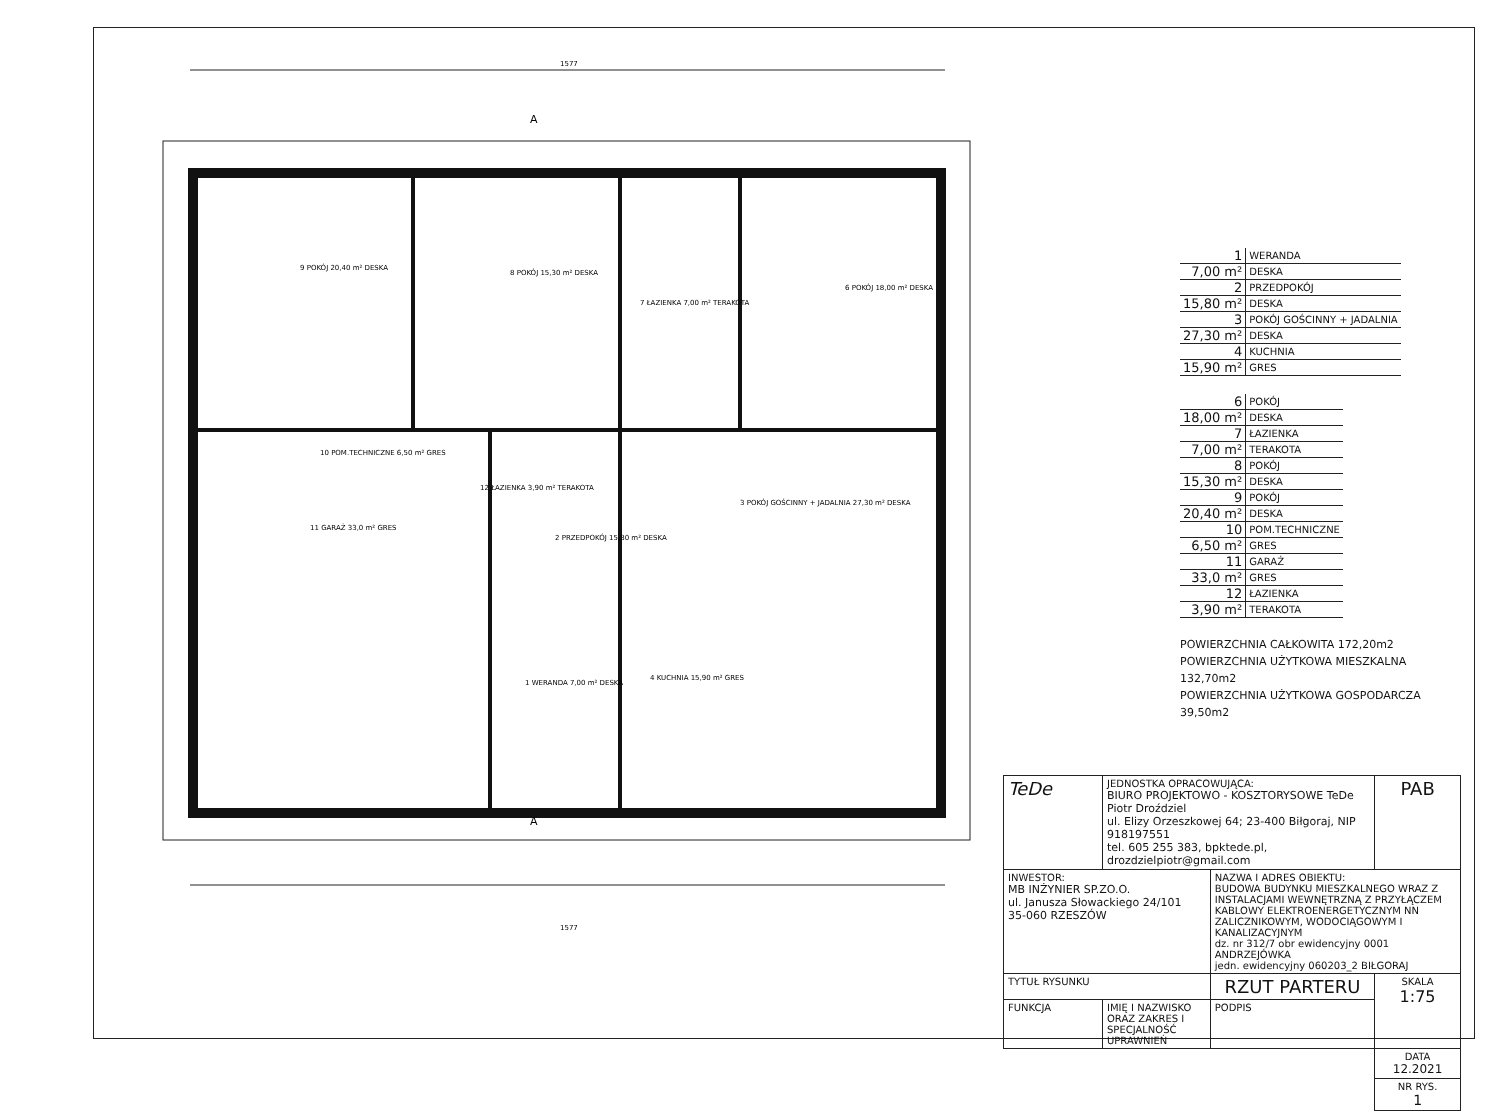1577
1577
A
A
9 POKÓJ 20,40 m² DESKA
8 POKÓJ 15,30 m² DESKA
7 ŁAZIENKA 7,00 m² TERAKOTA
6 POKÓJ 18,00 m² DESKA
10 POM.TECHNICZNE 6,50 m² GRES
12 ŁAZIENKA 3,90 m² TERAKOTA
3 POKÓJ GOŚCINNY + JADALNIA 27,30 m² DESKA
11 GARAŻ 33,0 m² GRES
2 PRZEDPOKÓJ 15,80 m² DESKA
4 KUCHNIA 15,90 m² GRES
1 WERANDA 7,00 m² DESKA
| 1 | WERANDA |
| 7,00 m² | DESKA |
| 2 | PRZEDPOKÓJ |
| 15,80 m² | DESKA |
| 3 | POKÓJ GOŚCINNY + JADALNIA |
| 27,30 m² | DESKA |
| 4 | KUCHNIA |
| 15,90 m² | GRES |
| 6 | POKÓJ |
| 18,00 m² | DESKA |
| 7 | ŁAZIENKA |
| 7,00 m² | TERAKOTA |
| 8 | POKÓJ |
| 15,30 m² | DESKA |
| 9 | POKÓJ |
| 20,40 m² | DESKA |
| 10 | POM.TECHNICZNE |
| 6,50 m² | GRES |
| 11 | GARAŻ |
| 33,0 m² | GRES |
| 12 | ŁAZIENKA |
| 3,90 m² | TERAKOTA |
POWIERZCHNIA CAŁKOWITA 172,20m2
POWIERZCHNIA UŻYTKOWA MIESZKALNA 132,70m2
POWIERZCHNIA UŻYTKOWA GOSPODARCZA 39,50m2
| TeDe | JEDNOSTKA OPRACOWUJĄCA: BIURO PROJEKTOWO - KOSZTORYSOWE TeDe Piotr Droździel ul. Elizy Orzeszkowej 64; 23-400 Biłgoraj, NIP 918197551 tel. 605 255 383, bpktede.pl, drozdzielpiotr@gmail.com | | | PAB |
| INWESTOR: MB INŻYNIER SP.ZO.O. ul. Janusza Słowackiego 24/101 35-060 RZESZÓW | | NAZWA I ADRES OBIEKTU: BUDOWA BUDYNKU MIESZKALNEGO WRAZ Z INSTALACJAMI WEWNĘTRZNĄ Z PRZYŁĄCZEM KABLOWY ELEKTROENERGETYCZNYM NN ZALICZNIKOWYM, WODOCIĄGOWYM I KANALIZACYJNYM dz. nr 312/7 obr ewidencyjny 0001 ANDRZEJÓWKA jedn. ewidencyjny 060203_2 BIŁGORAJ | | |
| TYTUŁ RYSUNKU | | RZUT PARTERU | | SKALA 1:75 |
| FUNKCJA | IMIĘ I NAZWISKO ORAZ ZAKRES I SPECJALNOŚĆ UPRAWNIEŃ | | PODPIS | |
| | | | | DATA 12.2021 |
| | | | | NR RYS. 1 |